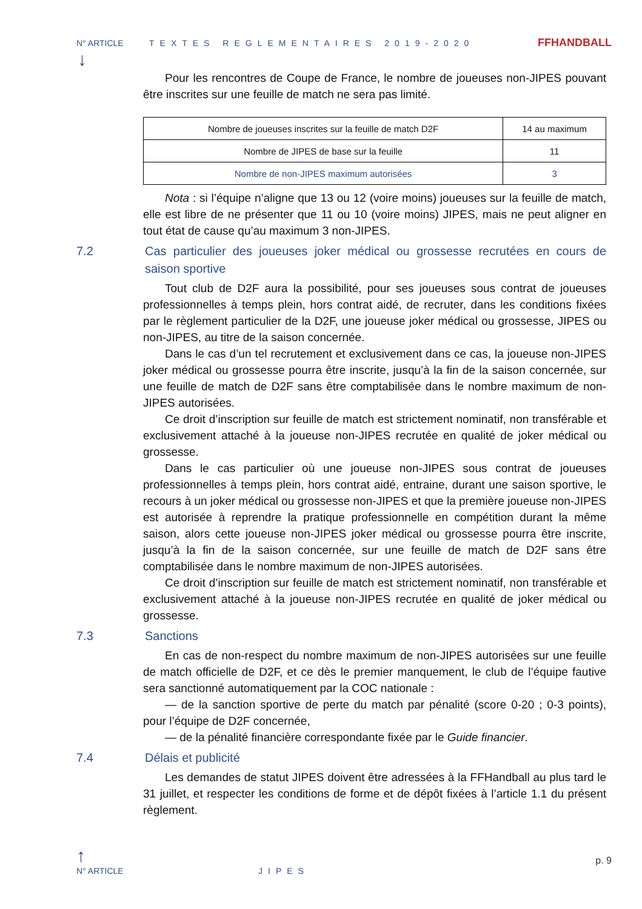N° ARTICLE TEXTES REGLEMENTAIRES 2019-2020 FFHANDBALL
↓
Pour les rencontres de Coupe de France, le nombre de joueuses non-JIPES pouvant être inscrites sur une feuille de match ne sera pas limité.
| Nombre de joueuses inscrites sur la feuille de match D2F | 14 au maximum |
| Nombre de JIPES de base sur la feuille | 11 |
| Nombre de non-JIPES maximum autorisées | 3 |
Nota : si l’équipe n’aligne que 13 ou 12 (voire moins) joueuses sur la feuille de match, elle est libre de ne présenter que 11 ou 10 (voire moins) JIPES, mais ne peut aligner en tout état de cause qu’au maximum 3 non-JIPES.
7.2 Cas particulier des joueuses joker médical ou grossesse recrutées en cours de saison sportive
Tout club de D2F aura la possibilité, pour ses joueuses sous contrat de joueuses professionnelles à temps plein, hors contrat aidé, de recruter, dans les conditions fixées par le règlement particulier de la D2F, une joueuse joker médical ou grossesse, JIPES ou non-JIPES, au titre de la saison concernée.
Dans le cas d’un tel recrutement et exclusivement dans ce cas, la joueuse non-JIPES joker médical ou grossesse pourra être inscrite, jusqu’à la fin de la saison concernée, sur une feuille de match de D2F sans être comptabilisée dans le nombre maximum de non-JIPES autorisées.
Ce droit d’inscription sur feuille de match est strictement nominatif, non transférable et exclusivement attaché à la joueuse non-JIPES recrutée en qualité de joker médical ou grossesse.
Dans le cas particulier où une joueuse non-JIPES sous contrat de joueuses professionnelles à temps plein, hors contrat aidé, entraine, durant une saison sportive, le recours à un joker médical ou grossesse non-JIPES et que la première joueuse non-JIPES est autorisée à reprendre la pratique professionnelle en compétition durant la même saison, alors cette joueuse non-JIPES joker médical ou grossesse pourra être inscrite, jusqu’à la fin de la saison concernée, sur une feuille de match de D2F sans être comptabilisée dans le nombre maximum de non-JIPES autorisées.
Ce droit d’inscription sur feuille de match est strictement nominatif, non transférable et exclusivement attaché à la joueuse non-JIPES recrutée en qualité de joker médical ou grossesse.
7.3 Sanctions
En cas de non-respect du nombre maximum de non-JIPES autorisées sur une feuille de match officielle de D2F, et ce dès le premier manquement, le club de l’équipe fautive sera sanctionné automatiquement par la COC nationale :
— de la sanction sportive de perte du match par pénalité (score 0-20 ; 0-3 points), pour l’équipe de D2F concernée,
— de la pénalité financière correspondante fixée par le Guide financier.
7.4 Délais et publicité
Les demandes de statut JIPES doivent être adressées à la FFHandball au plus tard le 31 juillet, et respecter les conditions de forme et de dépôt fixées à l’article 1.1 du présent règlement.
↑
N° ARTICLE JIPES p. 9